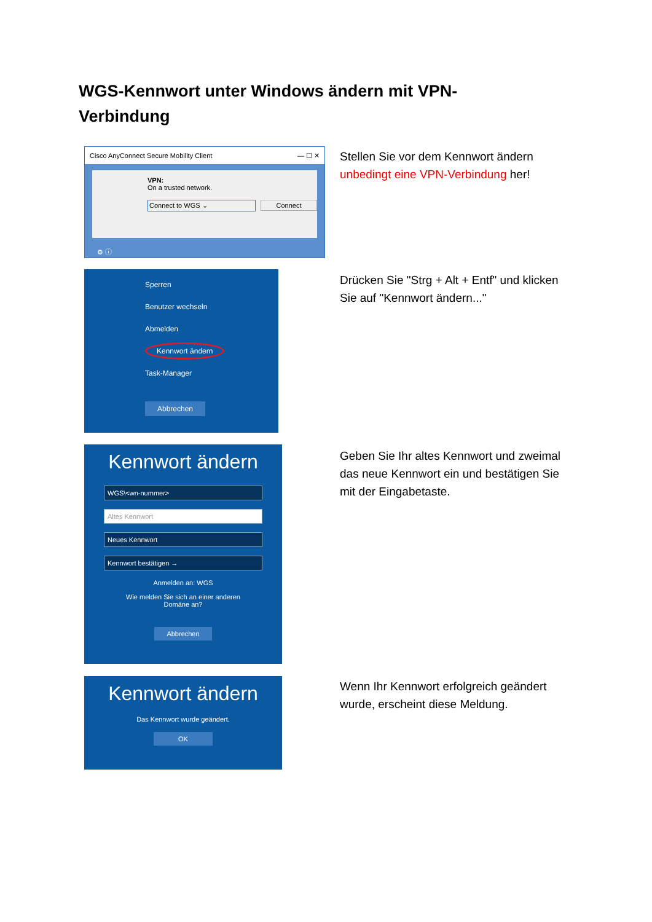WGS-Kennwort unter Windows ändern mit VPN-Verbindung
Cisco AnyConnect Secure Mobility Client — ☐ ✕
VPN:
On a trusted network.
Connect to WGS ⌄ Connect
⚙ ⓘ
Stellen Sie vor dem Kennwort ändern unbedingt eine VPN-Verbindung her!
Sperren
Benutzer wechseln
Abmelden
Kennwort ändern
Task-Manager
Abbrechen
Drücken Sie "Strg + Alt + Entf" und klicken Sie auf "Kennwort ändern..."
Kennwort ändern
WGS\<wn-nummer>
Altes Kennwort
Neues Kennwort
Kennwort bestätigen →
Anmelden an: WGS
Wie melden Sie sich an einer anderen
Domäne an?
Abbrechen
Geben Sie Ihr altes Kennwort und zweimal das neue Kennwort ein und bestätigen Sie mit der Eingabetaste.
Kennwort ändern
Das Kennwort wurde geändert.
OK
Wenn Ihr Kennwort erfolgreich geändert wurde, erscheint diese Meldung.